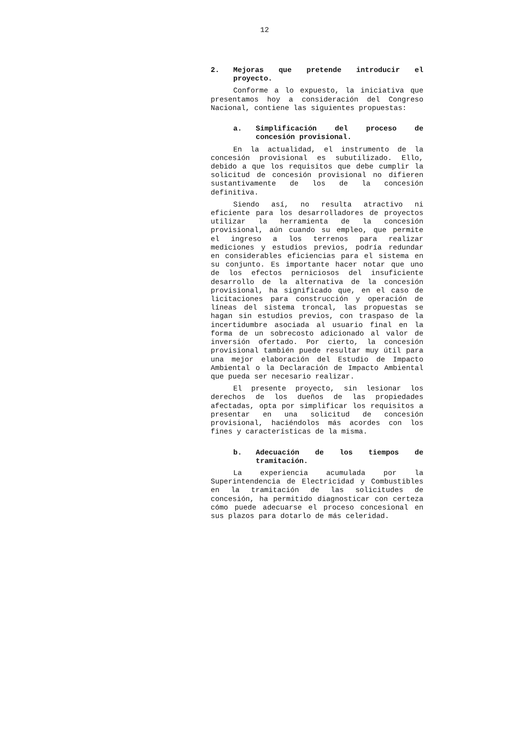12
2. Mejoras que pretende introducir el proyecto.
Conforme a lo expuesto, la iniciativa que presentamos hoy a consideración del Congreso Nacional, contiene las siguientes propuestas:
a. Simplificación del proceso de concesión provisional.
En la actualidad, el instrumento de la concesión provisional es subutilizado. Ello, debido a que los requisitos que debe cumplir la solicitud de concesión provisional no difieren sustantivamente de los de la concesión definitiva.
Siendo así, no resulta atractivo ni eficiente para los desarrolladores de proyectos utilizar la herramienta de la concesión provisional, aún cuando su empleo, que permite el ingreso a los terrenos para realizar mediciones y estudios previos, podría redundar en considerables eficiencias para el sistema en su conjunto. Es importante hacer notar que uno de los efectos perniciosos del insuficiente desarrollo de la alternativa de la concesión provisional, ha significado que, en el caso de licitaciones para construcción y operación de líneas del sistema troncal, las propuestas se hagan sin estudios previos, con traspaso de la incertidumbre asociada al usuario final en la forma de un sobrecosto adicionado al valor de inversión ofertado. Por cierto, la concesión provisional también puede resultar muy útil para una mejor elaboración del Estudio de Impacto Ambiental o la Declaración de Impacto Ambiental que pueda ser necesario realizar.
El presente proyecto, sin lesionar los derechos de los dueños de las propiedades afectadas, opta por simplificar los requisitos a presentar en una solicitud de concesión provisional, haciéndolos más acordes con los fines y características de la misma.
b. Adecuación de los tiempos de tramitación.
La experiencia acumulada por la Superintendencia de Electricidad y Combustibles en la tramitación de las solicitudes de concesión, ha permitido diagnosticar con certeza cómo puede adecuarse el proceso concesional en sus plazos para dotarlo de más celeridad.